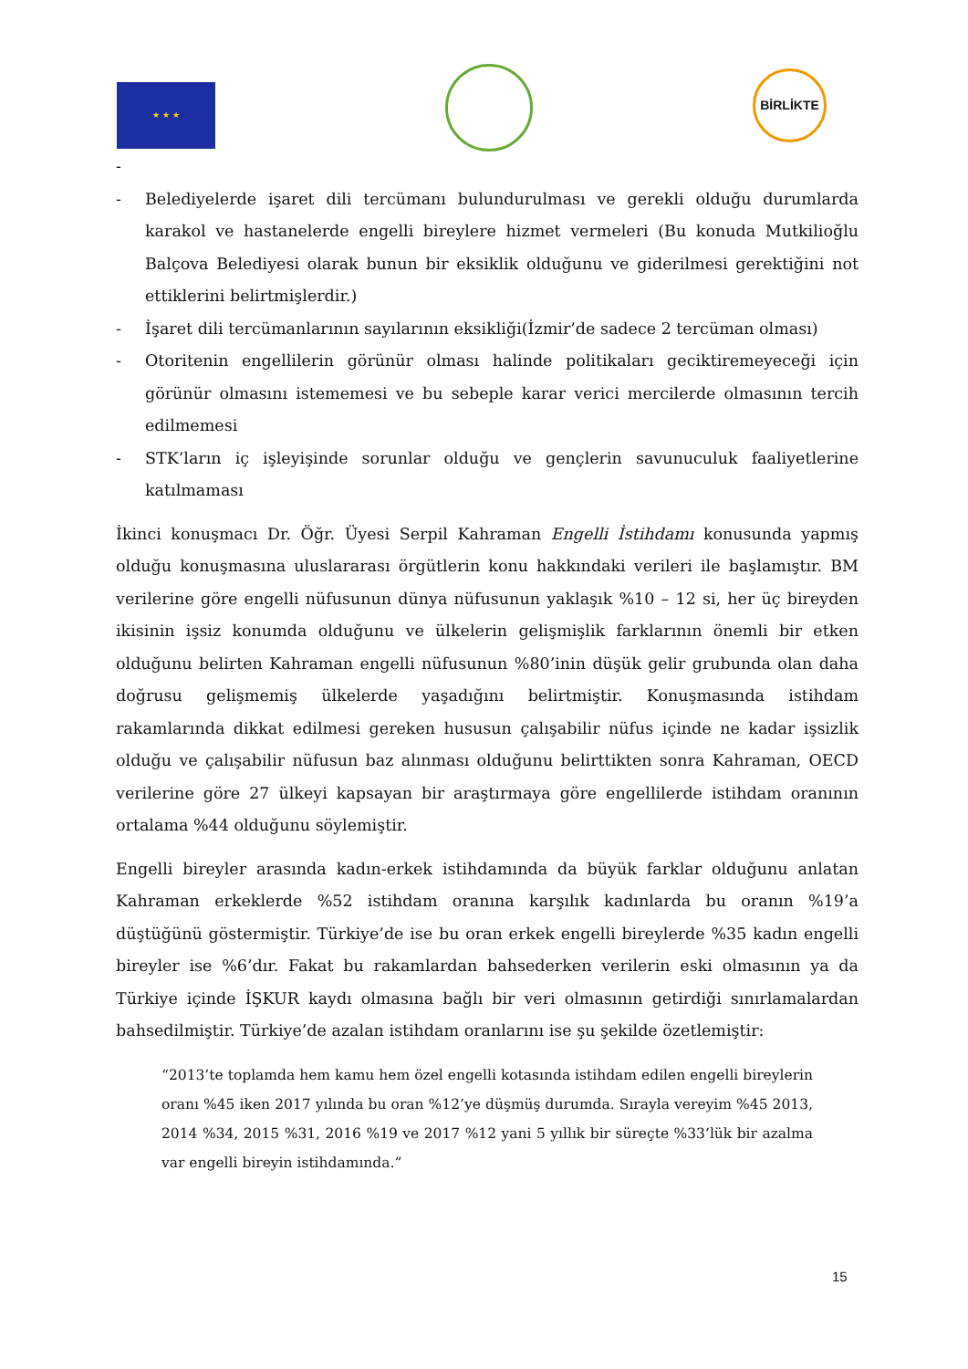★ ★ ★
BİRLİKTE
-
- Belediyelerde işaret dili tercümanı bulundurulması ve gerekli olduğu durumlarda karakol ve hastanelerde engelli bireylere hizmet vermeleri (Bu konuda Mutkilioğlu Balçova Belediyesi olarak bunun bir eksiklik olduğunu ve giderilmesi gerektiğini not ettiklerini belirtmişlerdir.)
- İşaret dili tercümanlarının sayılarının eksikliği(İzmir’de sadece 2 tercüman olması)
- Otoritenin engellilerin görünür olması halinde politikaları geciktiremeyeceği için görünür olmasını istememesi ve bu sebeple karar verici mercilerde olmasının tercih edilmemesi
- STK’ların iç işleyişinde sorunlar olduğu ve gençlerin savunuculuk faaliyetlerine katılmaması
İkinci konuşmacı Dr. Öğr. Üyesi Serpil Kahraman Engelli İstihdamı konusunda yapmış olduğu konuşmasına uluslararası örgütlerin konu hakkındaki verileri ile başlamıştır. BM verilerine göre engelli nüfusunun dünya nüfusunun yaklaşık %10 – 12 si, her üç bireyden ikisinin işsiz konumda olduğunu ve ülkelerin gelişmişlik farklarının önemli bir etken olduğunu belirten Kahraman engelli nüfusunun %80’inin düşük gelir grubunda olan daha doğrusu gelişmemiş ülkelerde yaşadığını belirtmiştir. Konuşmasında istihdam rakamlarında dikkat edilmesi gereken hususun çalışabilir nüfus içinde ne kadar işsizlik olduğu ve çalışabilir nüfusun baz alınması olduğunu belirttikten sonra Kahraman, OECD verilerine göre 27 ülkeyi kapsayan bir araştırmaya göre engellilerde istihdam oranının ortalama %44 olduğunu söylemiştir.
Engelli bireyler arasında kadın-erkek istihdamında da büyük farklar olduğunu anlatan Kahraman erkeklerde %52 istihdam oranına karşılık kadınlarda bu oranın %19’a düştüğünü göstermiştir. Türkiye’de ise bu oran erkek engelli bireylerde %35 kadın engelli bireyler ise %6’dır. Fakat bu rakamlardan bahsederken verilerin eski olmasının ya da Türkiye içinde İŞKUR kaydı olmasına bağlı bir veri olmasının getirdiği sınırlamalardan bahsedilmiştir. Türkiye’de azalan istihdam oranlarını ise şu şekilde özetlemiştir:
“2013’te toplamda hem kamu hem özel engelli kotasında istihdam edilen engelli bireylerin oranı %45 iken 2017 yılında bu oran %12’ye düşmüş durumda. Sırayla vereyim %45 2013, 2014 %34, 2015 %31, 2016 %19 ve 2017 %12 yani 5 yıllık bir süreçte %33’lük bir azalma var engelli bireyin istihdamında.”
15